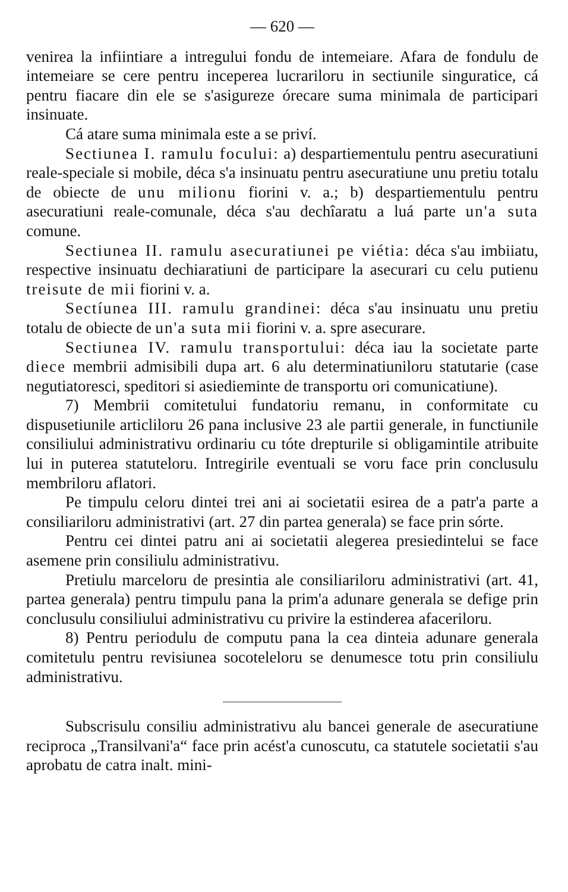— 620 —
venirea la infiintiare a intregului fondu de intemeiare. Afara de fondulu de intemeiare se cere pentru inceperea lucrariloru in sectiunile singuratice, cá pentru fiacare din ele se s'asigureze órecare suma minimala de participari insinuate.
Cá atare suma minimala este a se priví.
Sectiunea I. ramulu focului: a) despartiementulu pentru asecuratiuni reale-speciale si mobile, déca s'a insinuatu pentru asecuratiune unu pretiu totalu de obiecte de unu milionu fiorini v. a.; b) despartiementulu pentru asecuratiuni reale-comunale, déca s'au dechîaratu a luá parte un'a suta comune.
Sectiunea II. ramulu asecuratiunei pe viétia: déca s'au imbiiatu, respective insinuatu dechiaratiuni de participare la asecurari cu celu putienu treisute de mii fiorini v. a.
Sectíunea III. ramulu grandinei: déca s'au insinuatu unu pretiu totalu de obiecte de un'a suta mii fiorini v. a. spre asecurare.
Sectiunea IV. ramulu transportului: déca iau la societate parte diece membrii admisibili dupa art. 6 alu determinatiuniloru statutarie (case negutiatoresci, speditori si asiedieminte de transportu ori comunicatiune).
7) Membrii comitetului fundatoriu remanu, in conformitate cu dispusetiunile articliloru 26 pana inclusive 23 ale partii generale, in functiunile consiliului administrativu ordinariu cu tóte drepturile si obligamintile atribuite lui in puterea statuteloru. Intregirile eventuali se voru face prin conclusulu membriloru aflatori.
Pe timpulu celoru dintei trei ani ai societatii esirea de a patr'a parte a consiliariloru administrativi (art. 27 din partea generala) se face prin sórte.
Pentru cei dintei patru ani ai societatii alegerea presiedintelui se face asemene prin consiliulu administrativu.
Pretiulu marceloru de presintia ale consiliariloru administrativi (art. 41, partea generala) pentru timpulu pana la prim'a adunare generala se defige prin conclusulu consiliului administrativu cu privire la estinderea afaceriloru.
8) Pentru periodulu de computu pana la cea dinteia adunare generala comitetulu pentru revisiunea socoteleloru se denumesce totu prin consiliulu administrativu.
Subscrisulu consiliu administrativu alu bancei generale de asecuratiune reciproca „Transilvani'a“ face prin acést'a cunoscutu, ca statutele societatii s'au aprobatu de catra inalt. mini-